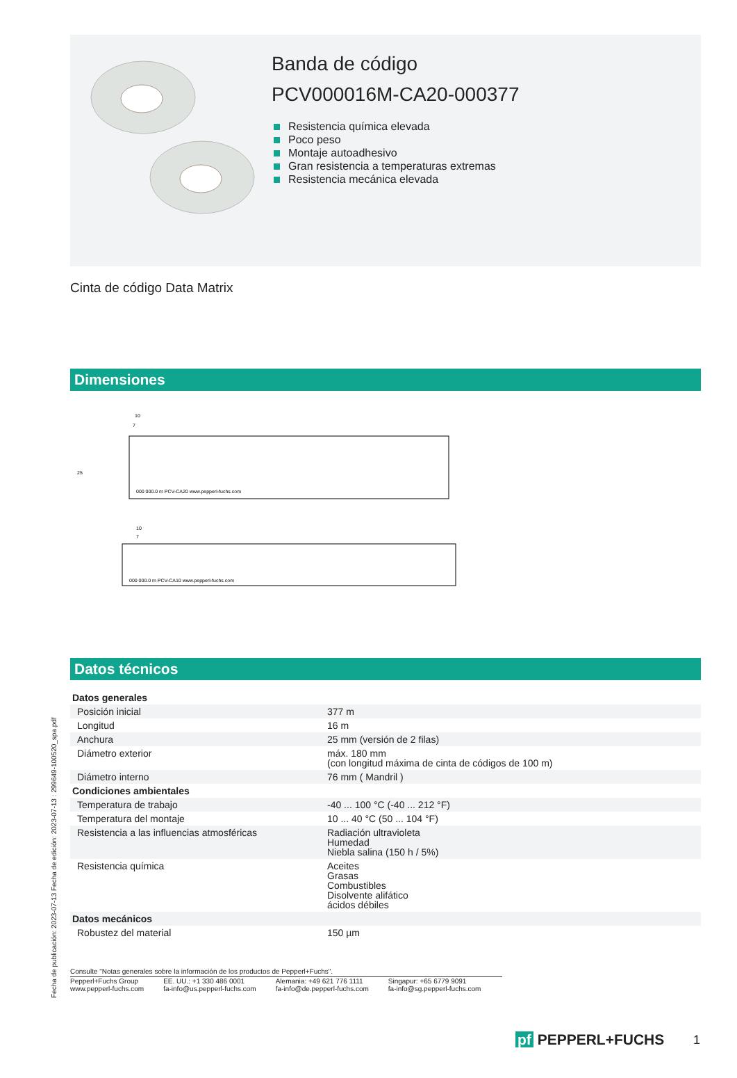Banda de código
PCV000016M-CA20-000377
Resistencia química elevada
Poco peso
Montaje autoadhesivo
Gran resistencia a temperaturas extremas
Resistencia mecánica elevada
Cinta de código Data Matrix
Dimensiones
000 000.0 m PCV-CA20 www.pepperl-fuchs.com
10
7
000 000.0 m PCV-CA10 www.pepperl-fuchs.com
10
7
25
Datos técnicos
| Datos generales | |
| Posición inicial | 377 m |
| Longitud | 16 m |
| Anchura | 25 mm (versión de 2 filas) |
| Diámetro exterior | máx. 180 mm (con longitud máxima de cinta de códigos de 100 m) |
| Diámetro interno | 76 mm ( Mandril ) |
| Condiciones ambientales | |
| Temperatura de trabajo | -40 ... 100 °C (-40 ... 212 °F) |
| Temperatura del montaje | 10 ... 40 °C (50 ... 104 °F) |
| Resistencia a las influencias atmosféricas | Radiación ultravioleta Humedad Niebla salina (150 h / 5%) |
| Resistencia química | Aceites Grasas Combustibles Disolvente alifático ácidos débiles |
| Datos mecánicos | |
| Robustez del material | 150 µm |
Consulte "Notas generales sobre la información de los productos de Pepperl+Fuchs".
Pepperl+Fuchs Group
www.pepperl-fuchs.com
EE. UU.: +1 330 486 0001
fa-info@us.pepperl-fuchs.com
Alemania: +49 621 776 1111
fa-info@de.pepperl-fuchs.com
Singapur: +65 6779 9091
fa-info@sg.pepperl-fuchs.com
Fecha de publicación: 2023-07-13 Fecha de edición: 2023-07-13 : 299649-100520_spa.pdf
pf PEPPERL+FUCHS 1